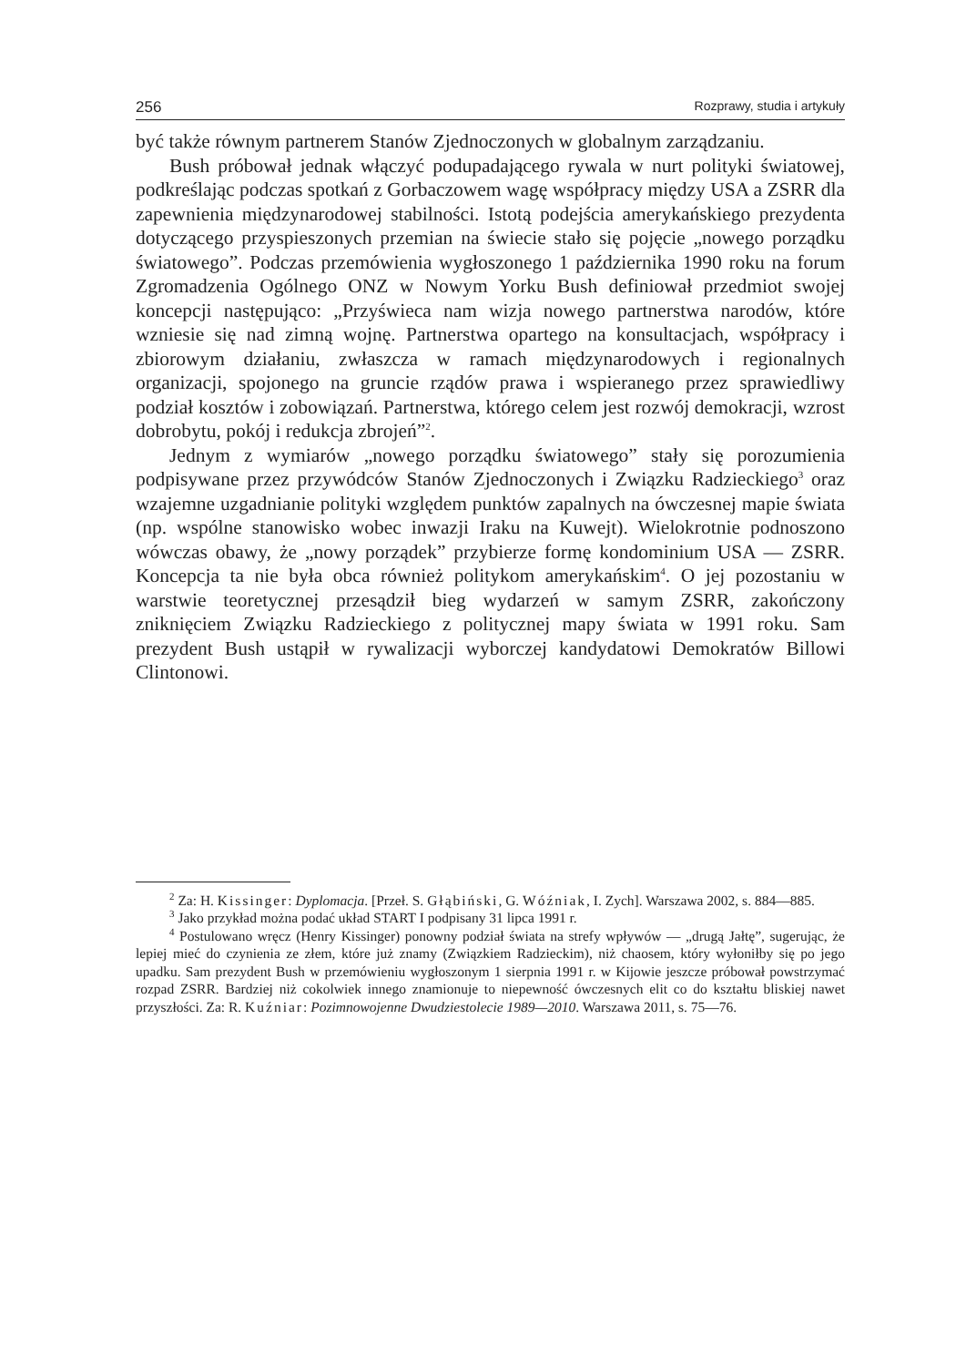256 Rozprawy, studia i artykuły
być także równym partnerem Stanów Zjednoczonych w globalnym zarządzaniu.
Bush próbował jednak włączyć podupadającego rywala w nurt polityki światowej, podkreślając podczas spotkań z Gorbaczowem wagę współpracy między USA a ZSRR dla zapewnienia międzynarodowej stabilności. Istotą podejścia amerykańskiego prezydenta dotyczącego przyspieszonych przemian na świecie stało się pojęcie „nowego porządku światowego”. Podczas przemówienia wygłoszonego 1 października 1990 roku na forum Zgromadzenia Ogólnego ONZ w Nowym Yorku Bush definiował przedmiot swojej koncepcji następująco: „Przyświeca nam wizja nowego partnerstwa narodów, które wzniesie się nad zimną wojnę. Partnerstwa opartego na konsultacjach, współpracy i zbiorowym działaniu, zwłaszcza w ramach międzynarodowych i regionalnych organizacji, spojonego na gruncie rządów prawa i wspieranego przez sprawiedliwy podział kosztów i zobowiązań. Partnerstwa, którego celem jest rozwój demokracji, wzrost dobrobytu, pokój i redukcja zbrojeń”<sup>2</sup>.
Jednym z wymiarów „nowego porządku światowego” stały się porozumienia podpisywane przez przywódców Stanów Zjednoczonych i Związku Radzieckiego<sup>3</sup> oraz wzajemne uzgadnianie polityki względem punktów zapalnych na ówczesnej mapie świata (np. wspólne stanowisko wobec inwazji Iraku na Kuwejt). Wielokrotnie podnoszono wówczas obawy, że „nowy porządek” przybierze formę kondominium USA — ZSRR. Koncepcja ta nie była obca również politykom amerykańskim<sup>4</sup>. O jej pozostaniu w warstwie teoretycznej przesądził bieg wydarzeń w samym ZSRR, zakończony zniknięciem Związku Radzieckiego z politycznej mapy świata w 1991 roku. Sam prezydent Bush ustąpił w rywalizacji wyborczej kandydatowi Demokratów Billowi Clintonowi.
<sup>2</sup> Za: H. Kissinger: Dyplomacja. [Przeł. S. Głąbiński, G. Wóźniak, I. Zych]. Warszawa 2002, s. 884—885.
<sup>3</sup> Jako przykład można podać układ START I podpisany 31 lipca 1991 r.
<sup>4</sup> Postulowano wręcz (Henry Kissinger) ponowny podział świata na strefy wpływów — „drugą Jałtę”, sugerując, że lepiej mieć do czynienia ze złem, które już znamy (Związkiem Radzieckim), niż chaosem, który wyłoniłby się po jego upadku. Sam prezydent Bush w przemówieniu wygłoszonym 1 sierpnia 1991 r. w Kijowie jeszcze próbował powstrzymać rozpad ZSRR. Bardziej niż cokolwiek innego znamionuje to niepewność ówczesnych elit co do kształtu bliskiej nawet przyszłości. Za: R. Kuźniar: Pozimnowojenne Dwudziestolecie 1989—2010. Warszawa 2011, s. 75—76.